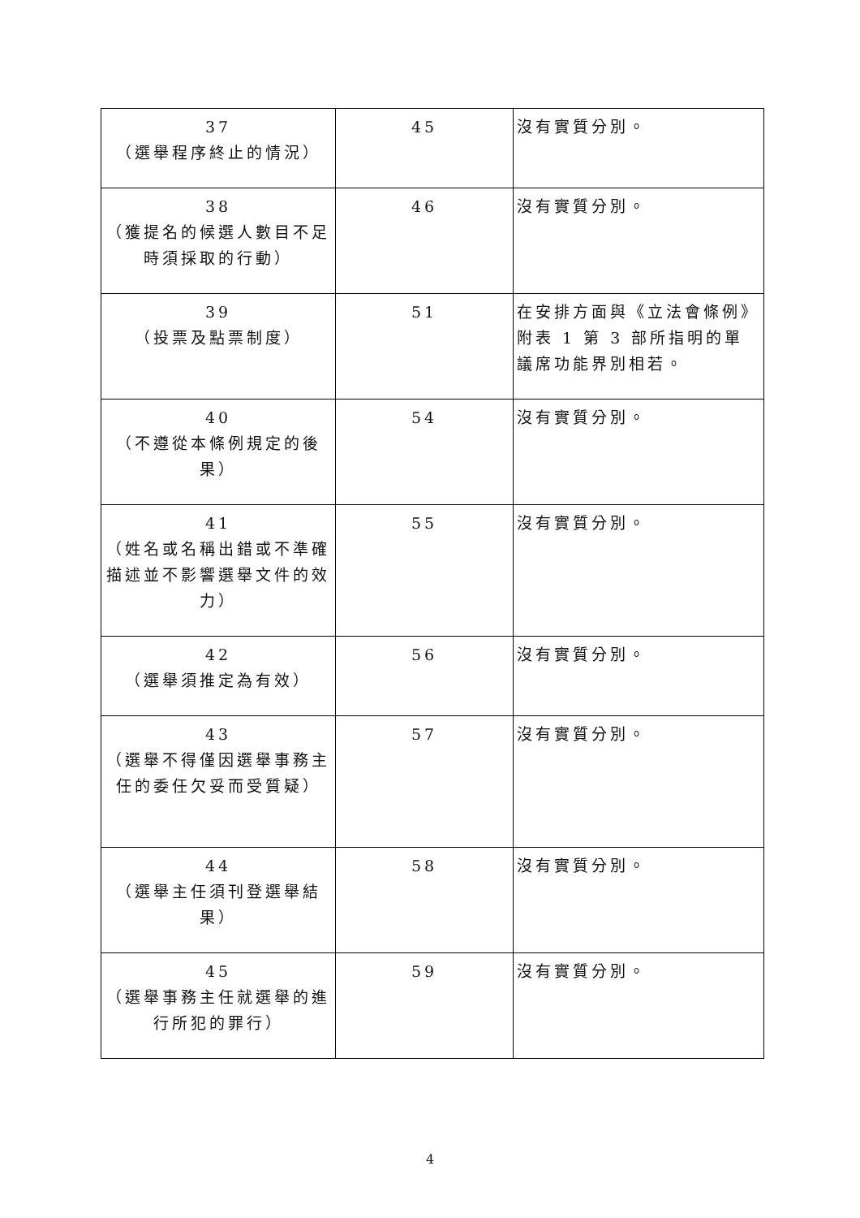| 37 （選舉程序終止的情況） | 45 | 沒有實質分別。 |
| 38 （獲提名的候選人數目不足時須採取的行動） | 46 | 沒有實質分別。 |
| 39 （投票及點票制度） | 51 | 在安排方面與《立法會條例》附表 1 第 3 部所指明的單議席功能界別相若。 |
| 40 （不遵從本條例規定的後果） | 54 | 沒有實質分別。 |
| 41 （姓名或名稱出錯或不準確描述並不影響選舉文件的效力） | 55 | 沒有實質分別。 |
| 42 （選舉須推定為有效） | 56 | 沒有實質分別。 |
| 43 （選舉不得僅因選舉事務主任的委任欠妥而受質疑） | 57 | 沒有實質分別。 |
| 44 （選舉主任須刊登選舉結果） | 58 | 沒有實質分別。 |
| 45 （選舉事務主任就選舉的進行所犯的罪行） | 59 | 沒有實質分別。 |
4